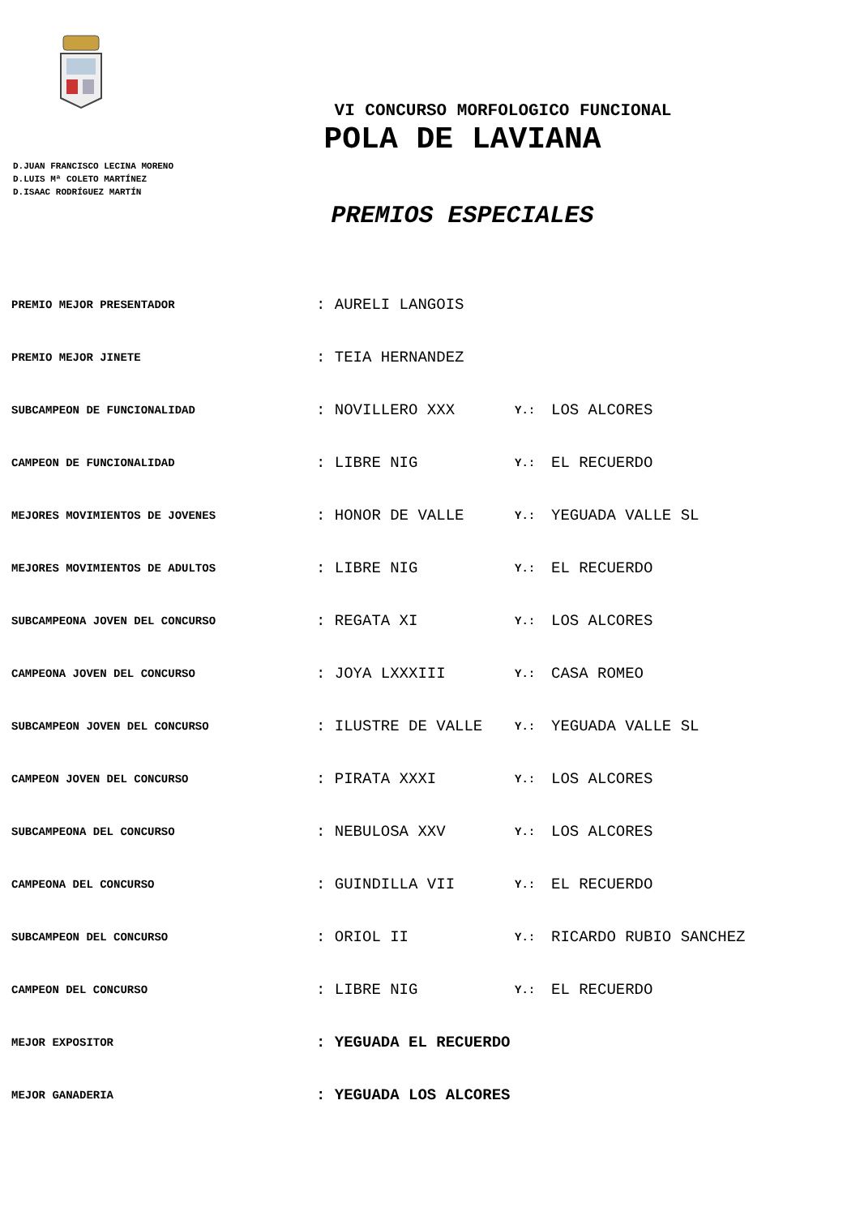VI CONCURSO MORFOLOGICO FUNCIONAL
POLA DE LAVIANA
D.JUAN FRANCISCO LECINA MORENO
D.LUIS Mª COLETO MARTÍNEZ
D.ISAAC RODRÍGUEZ MARTÍN
PREMIOS ESPECIALES
| PREMIO MEJOR PRESENTADOR | : AURELI LANGOIS | | |
| PREMIO MEJOR JINETE | : TEIA HERNANDEZ | | |
| SUBCAMPEON DE FUNCIONALIDAD | : NOVILLERO XXX | Y.: | LOS ALCORES |
| CAMPEON DE FUNCIONALIDAD | : LIBRE NIG | Y.: | EL RECUERDO |
| MEJORES MOVIMIENTOS DE JOVENES | : HONOR DE VALLE | Y.: | YEGUADA VALLE SL |
| MEJORES MOVIMIENTOS DE ADULTOS | : LIBRE NIG | Y.: | EL RECUERDO |
| SUBCAMPEONA JOVEN DEL CONCURSO | : REGATA XI | Y.: | LOS ALCORES |
| CAMPEONA JOVEN DEL CONCURSO | : JOYA LXXXIII | Y.: | CASA ROMEO |
| SUBCAMPEON JOVEN DEL CONCURSO | : ILUSTRE DE VALLE | Y.: | YEGUADA VALLE SL |
| CAMPEON JOVEN DEL CONCURSO | : PIRATA XXXI | Y.: | LOS ALCORES |
| SUBCAMPEONA DEL CONCURSO | : NEBULOSA XXV | Y.: | LOS ALCORES |
| CAMPEONA DEL CONCURSO | : GUINDILLA VII | Y.: | EL RECUERDO |
| SUBCAMPEON DEL CONCURSO | : ORIOL II | Y.: | RICARDO RUBIO SANCHEZ |
| CAMPEON DEL CONCURSO | : LIBRE NIG | Y.: | EL RECUERDO |
| MEJOR EXPOSITOR | : YEGUADA EL RECUERDO | | |
| MEJOR GANADERIA | : YEGUADA LOS ALCORES | | |